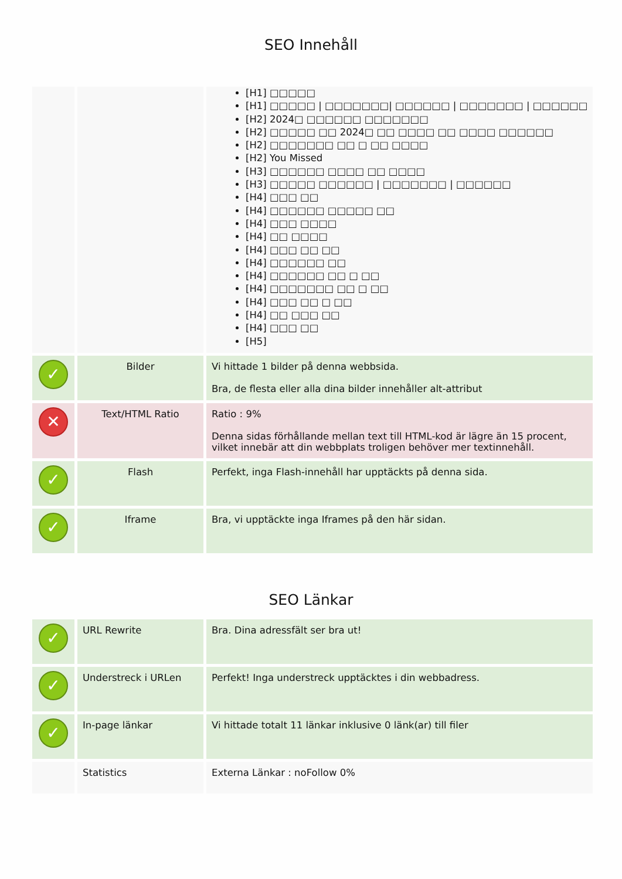SEO Innehåll
| | | [H1] □□□□□ [H1] □□□□□ / □□□□□□□/ □□□□□□ / □□□□□□□ / □□□□□□ [H2] 2024□ □□□□□□ □□□□□□□ [H2] □□□□□ □□ 2024□ □□ □□□□ □□ □□□□ □□□□□□ [H2] □□□□□□□ □□ □ □□ □□□□ [H2] You Missed [H3] □□□□□□ □□□□ □□ □□□□ [H3] □□□□□ □□□□□□ / □□□□□□□ / □□□□□□ [H4] □□□ □□ [H4] □□□□□□ □□□□□ □□ [H4] □□□ □□□□ [H4] □□ □□□□ [H4] □□□ □□ □□ [H4] □□□□□□ □□ [H4] □□□□□□ □□ □ □□ [H4] □□□□□□□ □□ □ □□ [H4] □□□ □□ □ □□ [H4] □□ □□□ □□ [H4] □□□ □□ [H5] |
| ✓ | Bilder | Vi hittade 1 bilder på denna webbsida. Bra, de flesta eller alla dina bilder innehåller alt-attribut |
| ✕ | Text/HTML Ratio | Ratio : 9% Denna sidas förhållande mellan text till HTML-kod är lägre än 15 procent, vilket innebär att din webbplats troligen behöver mer textinnehåll. |
| ✓ | Flash | Perfekt, inga Flash-innehåll har upptäckts på denna sida. |
| ✓ | Iframe | Bra, vi upptäckte inga Iframes på den här sidan. |
SEO Länkar
| ✓ | URL Rewrite | Bra. Dina adressfält ser bra ut! |
| ✓ | Understreck i URLen | Perfekt! Inga understreck upptäcktes i din webbadress. |
| ✓ | In-page länkar | Vi hittade totalt 11 länkar inklusive 0 länk(ar) till filer |
| | Statistics | Externa Länkar : noFollow 0% |